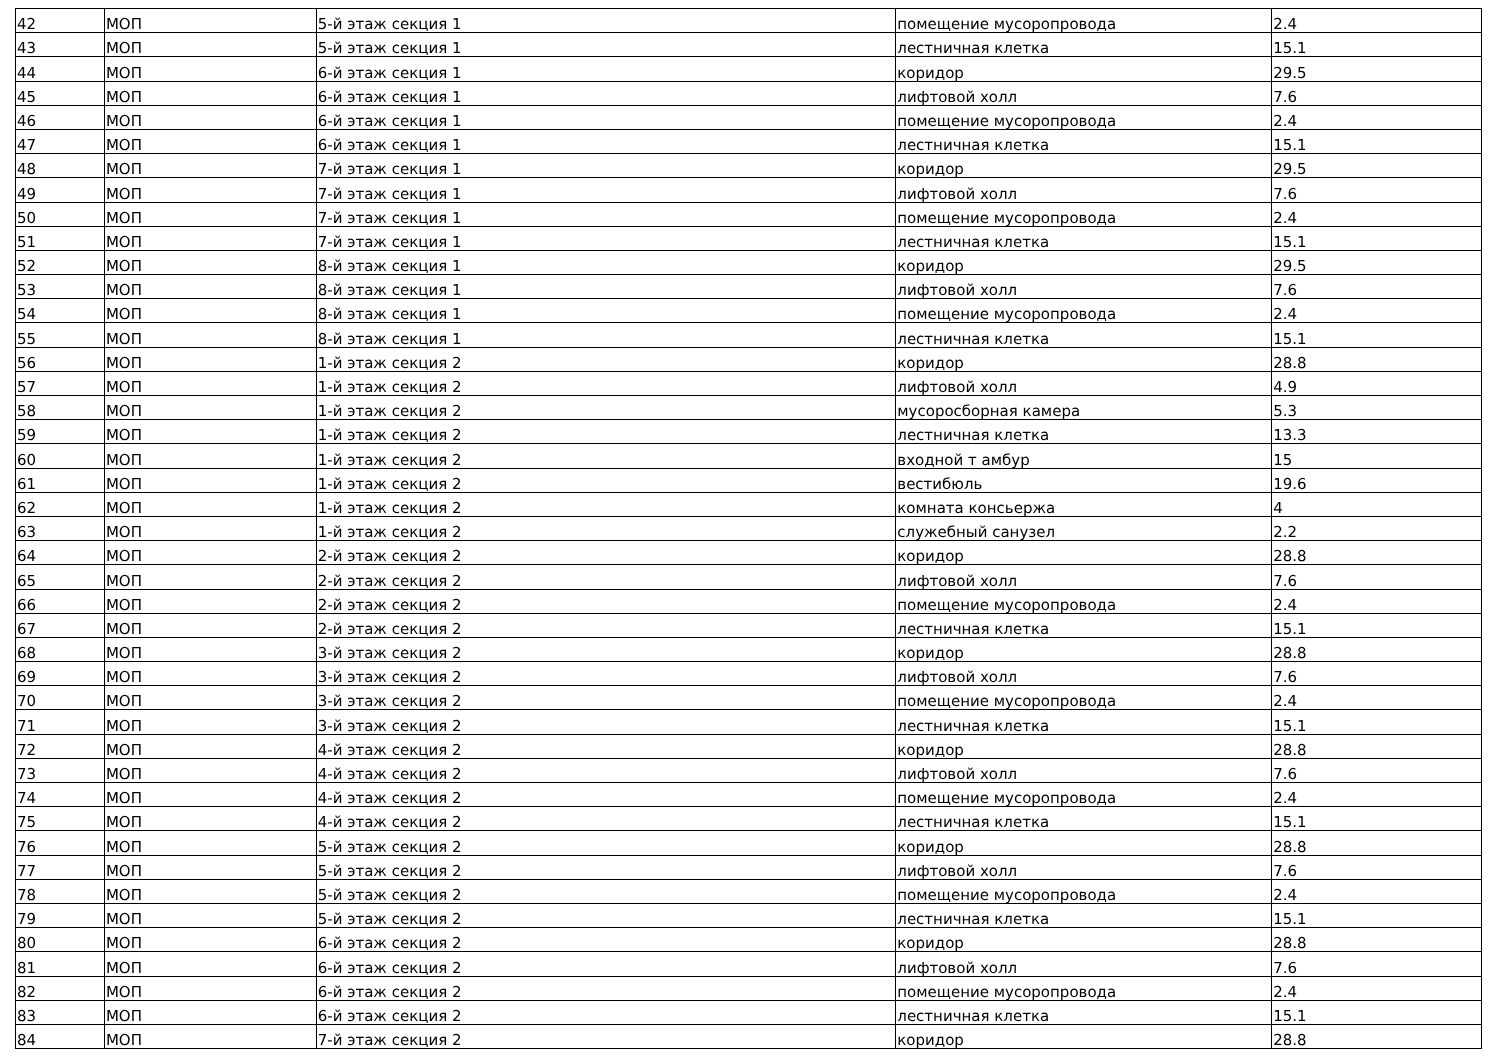| 42 | МОП | 5-й этаж секция 1 | помещение мусоропровода | 2.4 |
| 43 | МОП | 5-й этаж секция 1 | лестничная клетка | 15.1 |
| 44 | МОП | 6-й этаж секция 1 | коридор | 29.5 |
| 45 | МОП | 6-й этаж секция 1 | лифтовой холл | 7.6 |
| 46 | МОП | 6-й этаж секция 1 | помещение мусоропровода | 2.4 |
| 47 | МОП | 6-й этаж секция 1 | лестничная клетка | 15.1 |
| 48 | МОП | 7-й этаж секция 1 | коридор | 29.5 |
| 49 | МОП | 7-й этаж секция 1 | лифтовой холл | 7.6 |
| 50 | МОП | 7-й этаж секция 1 | помещение мусоропровода | 2.4 |
| 51 | МОП | 7-й этаж секция 1 | лестничная клетка | 15.1 |
| 52 | МОП | 8-й этаж секция 1 | коридор | 29.5 |
| 53 | МОП | 8-й этаж секция 1 | лифтовой холл | 7.6 |
| 54 | МОП | 8-й этаж секция 1 | помещение мусоропровода | 2.4 |
| 55 | МОП | 8-й этаж секция 1 | лестничная клетка | 15.1 |
| 56 | МОП | 1-й этаж секция 2 | коридор | 28.8 |
| 57 | МОП | 1-й этаж секция 2 | лифтовой холл | 4.9 |
| 58 | МОП | 1-й этаж секция 2 | мусоросборная камера | 5.3 |
| 59 | МОП | 1-й этаж секция 2 | лестничная клетка | 13.3 |
| 60 | МОП | 1-й этаж секция 2 | входной т амбур | 15 |
| 61 | МОП | 1-й этаж секция 2 | вестибюль | 19.6 |
| 62 | МОП | 1-й этаж секция 2 | комната консьержа | 4 |
| 63 | МОП | 1-й этаж секция 2 | служебный санузел | 2.2 |
| 64 | МОП | 2-й этаж секция 2 | коридор | 28.8 |
| 65 | МОП | 2-й этаж секция 2 | лифтовой холл | 7.6 |
| 66 | МОП | 2-й этаж секция 2 | помещение мусоропровода | 2.4 |
| 67 | МОП | 2-й этаж секция 2 | лестничная клетка | 15.1 |
| 68 | МОП | 3-й этаж секция 2 | коридор | 28.8 |
| 69 | МОП | 3-й этаж секция 2 | лифтовой холл | 7.6 |
| 70 | МОП | 3-й этаж секция 2 | помещение мусоропровода | 2.4 |
| 71 | МОП | 3-й этаж секция 2 | лестничная клетка | 15.1 |
| 72 | МОП | 4-й этаж секция 2 | коридор | 28.8 |
| 73 | МОП | 4-й этаж секция 2 | лифтовой холл | 7.6 |
| 74 | МОП | 4-й этаж секция 2 | помещение мусоропровода | 2.4 |
| 75 | МОП | 4-й этаж секция 2 | лестничная клетка | 15.1 |
| 76 | МОП | 5-й этаж секция 2 | коридор | 28.8 |
| 77 | МОП | 5-й этаж секция 2 | лифтовой холл | 7.6 |
| 78 | МОП | 5-й этаж секция 2 | помещение мусоропровода | 2.4 |
| 79 | МОП | 5-й этаж секция 2 | лестничная клетка | 15.1 |
| 80 | МОП | 6-й этаж секция 2 | коридор | 28.8 |
| 81 | МОП | 6-й этаж секция 2 | лифтовой холл | 7.6 |
| 82 | МОП | 6-й этаж секция 2 | помещение мусоропровода | 2.4 |
| 83 | МОП | 6-й этаж секция 2 | лестничная клетка | 15.1 |
| 84 | МОП | 7-й этаж секция 2 | коридор | 28.8 |